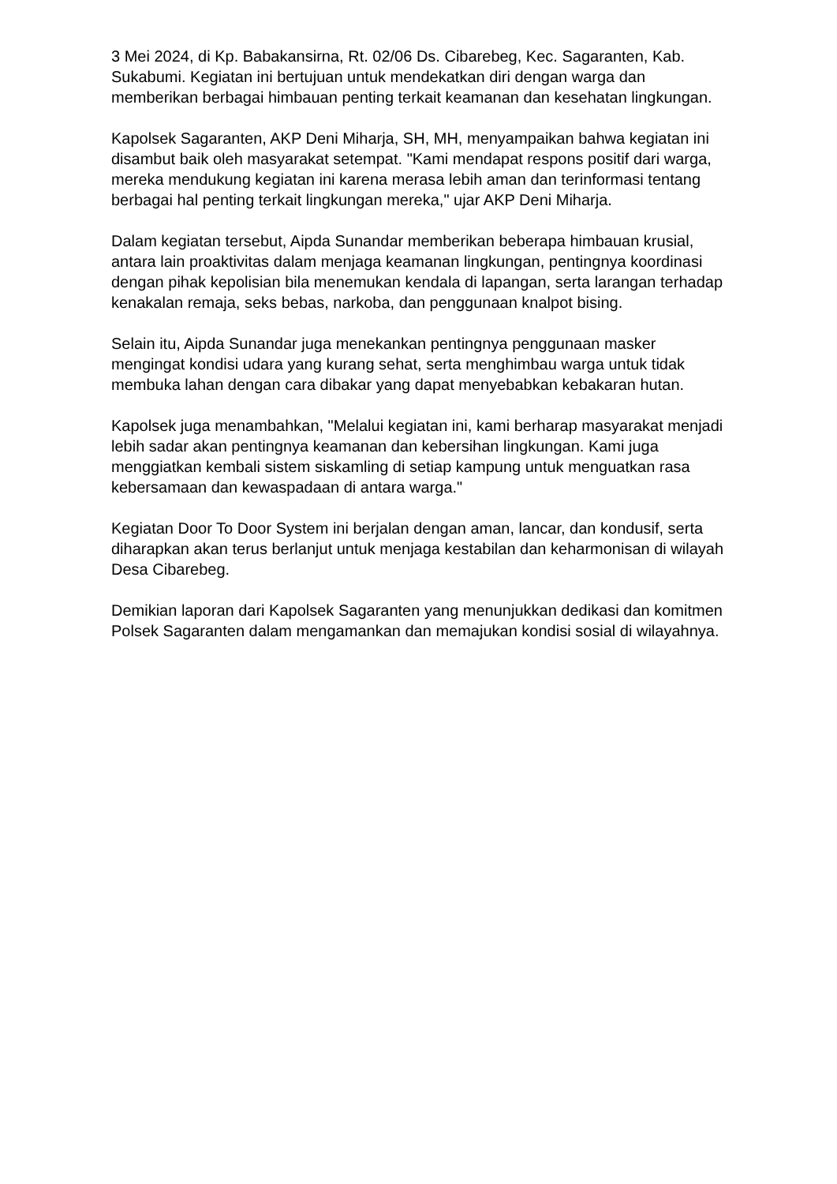3 Mei 2024, di Kp. Babakansirna, Rt. 02/06 Ds. Cibarebeg, Kec. Sagaranten, Kab. Sukabumi. Kegiatan ini bertujuan untuk mendekatkan diri dengan warga dan memberikan berbagai himbauan penting terkait keamanan dan kesehatan lingkungan.
Kapolsek Sagaranten, AKP Deni Miharja, SH, MH, menyampaikan bahwa kegiatan ini disambut baik oleh masyarakat setempat. "Kami mendapat respons positif dari warga, mereka mendukung kegiatan ini karena merasa lebih aman dan terinformasi tentang berbagai hal penting terkait lingkungan mereka," ujar AKP Deni Miharja.
Dalam kegiatan tersebut, Aipda Sunandar memberikan beberapa himbauan krusial, antara lain proaktivitas dalam menjaga keamanan lingkungan, pentingnya koordinasi dengan pihak kepolisian bila menemukan kendala di lapangan, serta larangan terhadap kenakalan remaja, seks bebas, narkoba, dan penggunaan knalpot bising.
Selain itu, Aipda Sunandar juga menekankan pentingnya penggunaan masker mengingat kondisi udara yang kurang sehat, serta menghimbau warga untuk tidak membuka lahan dengan cara dibakar yang dapat menyebabkan kebakaran hutan.
Kapolsek juga menambahkan, "Melalui kegiatan ini, kami berharap masyarakat menjadi lebih sadar akan pentingnya keamanan dan kebersihan lingkungan. Kami juga menggiatkan kembali sistem siskamling di setiap kampung untuk menguatkan rasa kebersamaan dan kewaspadaan di antara warga."
Kegiatan Door To Door System ini berjalan dengan aman, lancar, dan kondusif, serta diharapkan akan terus berlanjut untuk menjaga kestabilan dan keharmonisan di wilayah Desa Cibarebeg.
Demikian laporan dari Kapolsek Sagaranten yang menunjukkan dedikasi dan komitmen Polsek Sagaranten dalam mengamankan dan memajukan kondisi sosial di wilayahnya.